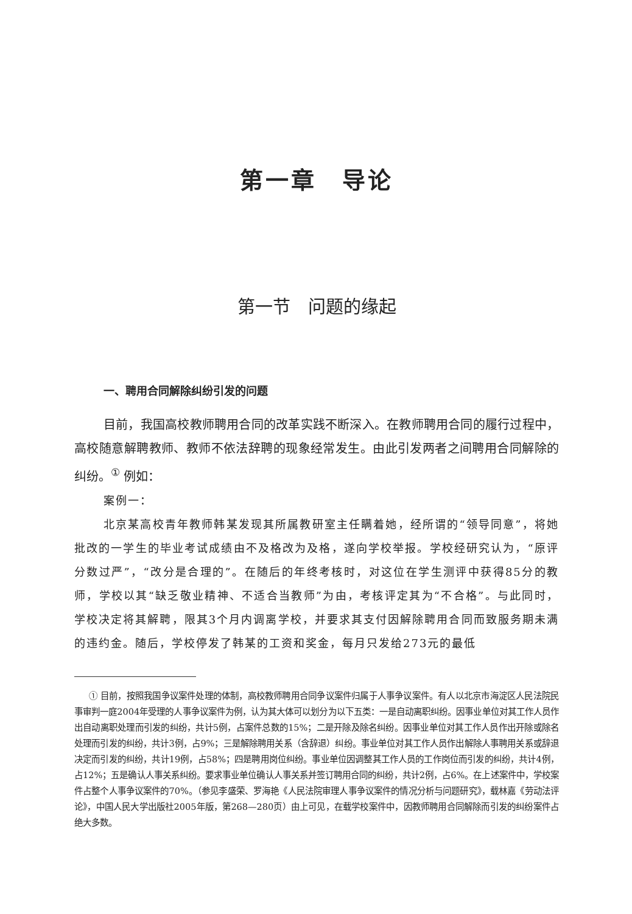第一章　导论
第一节　问题的缘起
一、聘用合同解除纠纷引发的问题
目前，我国高校教师聘用合同的改革实践不断深入。在教师聘用合同的履行过程中，高校随意解聘教师、教师不依法辞聘的现象经常发生。由此引发两者之间聘用合同解除的纠纷。<sup>①</sup> 例如：
案例一：
北京某高校青年教师韩某发现其所属教研室主任瞒着她，经所谓的“领导同意”，将她批改的一学生的毕业考试成绩由不及格改为及格，遂向学校举报。学校经研究认为，“原评分数过严”，“改分是合理的”。在随后的年终考核时，对这位在学生测评中获得85分的教师，学校以其“缺乏敬业精神、不适合当教师”为由，考核评定其为“不合格”。与此同时，学校决定将其解聘，限其3个月内调离学校，并要求其支付因解除聘用合同而致服务期未满的违约金。随后，学校停发了韩某的工资和奖金，每月只发给273元的最低
① 目前，按照我国争议案件处理的体制，高校教师聘用合同争议案件归属于人事争议案件。有人以北京市海淀区人民法院民事审判一庭2004年受理的人事争议案件为例，认为其大体可以划分为以下五类：一是自动离职纠纷。因事业单位对其工作人员作出自动离职处理而引发的纠纷，共计5例，占案件总数的15%；二是开除及除名纠纷。因事业单位对其工作人员作出开除或除名处理而引发的纠纷，共计3例，占9%；三是解除聘用关系（含辞退）纠纷。事业单位对其工作人员作出解除人事聘用关系或辞退决定而引发的纠纷，共计19例，占58%；四是聘用岗位纠纷。事业单位因调整其工作人员的工作岗位而引发的纠纷，共计4例，占12%；五是确认人事关系纠纷。要求事业单位确认人事关系并签订聘用合同的纠纷，共计2例，占6%。在上述案件中，学校案件占整个人事争议案件的70%。（参见李盛荣、罗海艳《人民法院审理人事争议案件的情况分析与问题研究》，载林嘉《劳动法评论》，中国人民大学出版社2005年版，第268—280页）由上可见，在载学校案件中，因教师聘用合同解除而引发的纠纷案件占绝大多数。